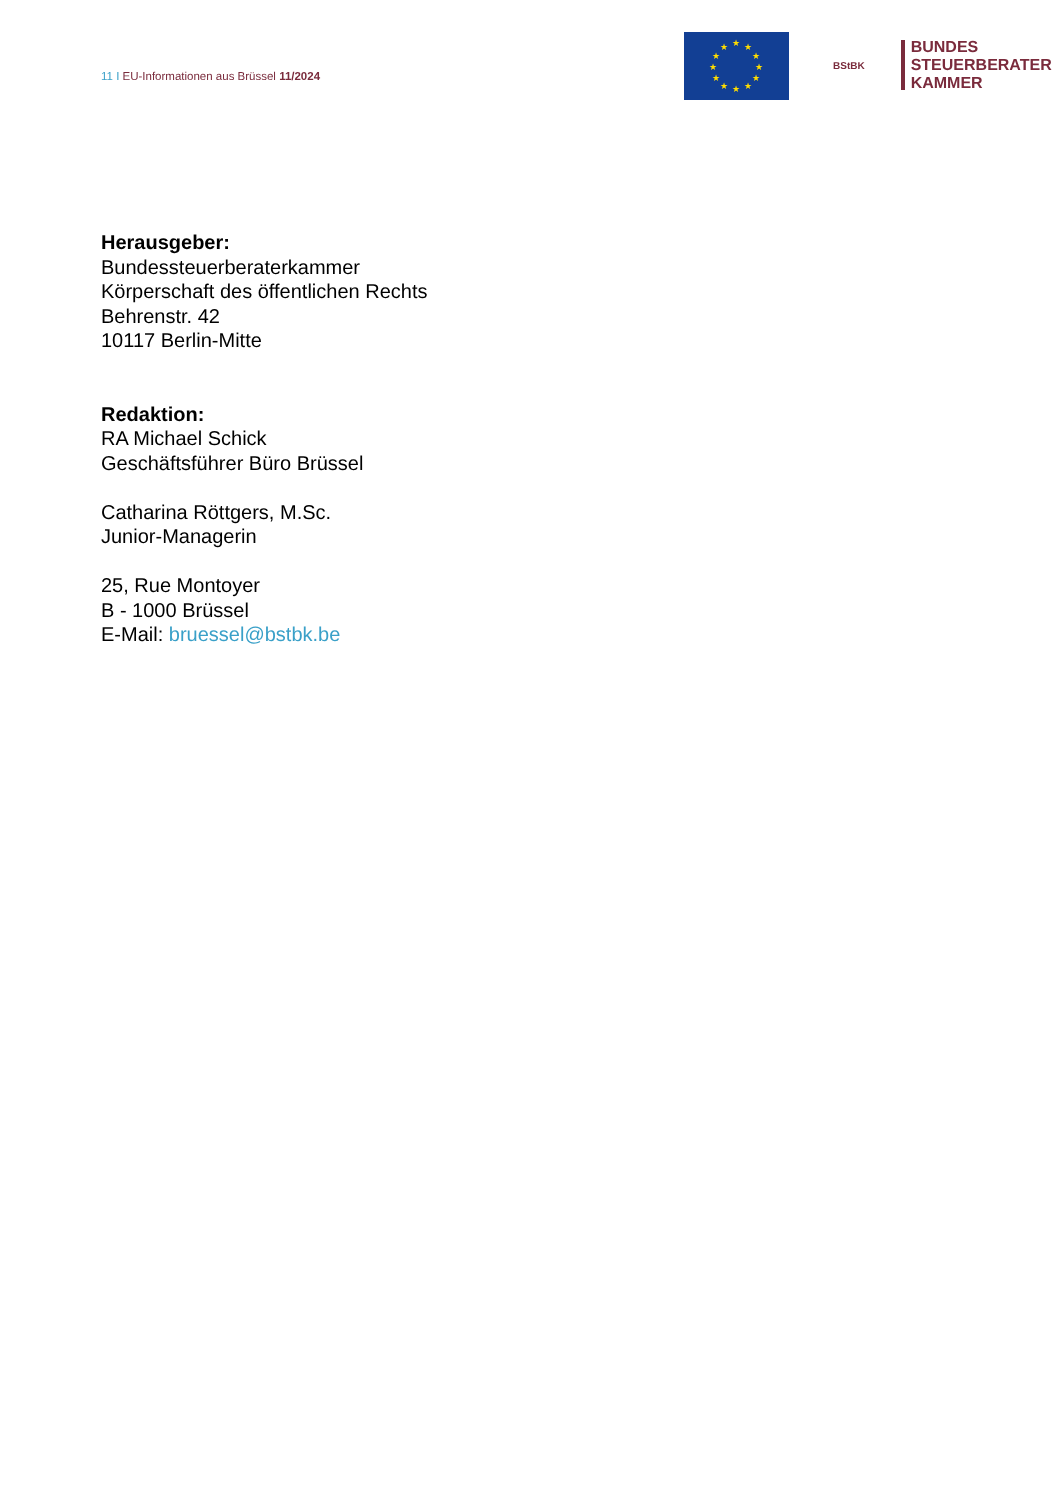11 I EU-Informationen aus Brüssel 11/2024
★
★
★
★
★
★
★
★
★
★
★
★
BStBK
BUNDES
STEUERBERATER
KAMMER
Herausgeber:
Bundessteuerberaterkammer
Körperschaft des öffentlichen Rechts
Behrenstr. 42
10117 Berlin-Mitte
Redaktion:
RA Michael Schick
Geschäftsführer Büro Brüssel
Catharina Röttgers, M.Sc.
Junior-Managerin
25, Rue Montoyer
B - 1000 Brüssel
E-Mail: bruessel@bstbk.be